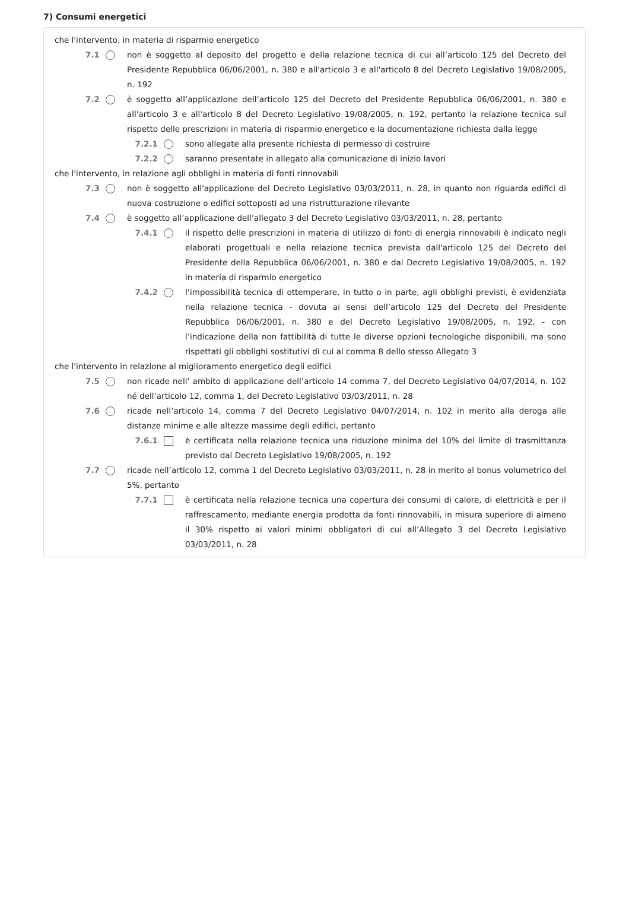7) Consumi energetici
che l'intervento, in materia di risparmio energetico
7.1 non è soggetto al deposito del progetto e della relazione tecnica di cui all’articolo 125 del Decreto del Presidente Repubblica 06/06/2001, n. 380 e all'articolo 3 e all'articolo 8 del Decreto Legislativo 19/08/2005, n. 192
7.2 è soggetto all’applicazione dell’articolo 125 del Decreto del Presidente Repubblica 06/06/2001, n. 380 e all'articolo 3 e all'articolo 8 del Decreto Legislativo 19/08/2005, n. 192, pertanto la relazione tecnica sul rispetto delle prescrizioni in materia di risparmio energetico e la documentazione richiesta dalla legge
7.2.1 sono allegate alla presente richiesta di permesso di costruire
7.2.2 saranno presentate in allegato alla comunicazione di inizio lavori
che l'intervento, in relazione agli obblighi in materia di fonti rinnovabili
7.3 non è soggetto all'applicazione del Decreto Legislativo 03/03/2011, n. 28, in quanto non riguarda edifici di nuova costruzione o edifici sottoposti ad una ristrutturazione rilevante
7.4 è soggetto all’applicazione dell’allegato 3 del Decreto Legislativo 03/03/2011, n. 28, pertanto
7.4.1 il rispetto delle prescrizioni in materia di utilizzo di fonti di energia rinnovabili è indicato negli elaborati progettuali e nella relazione tecnica prevista dall'articolo 125 del Decreto del Presidente della Repubblica 06/06/2001, n. 380 e dal Decreto Legislativo 19/08/2005, n. 192 in materia di risparmio energetico
7.4.2 l’impossibilità tecnica di ottemperare, in tutto o in parte, agli obblighi previsti, è evidenziata nella relazione tecnica - dovuta ai sensi dell’articolo 125 del Decreto del Presidente Repubblica 06/06/2001, n. 380 e del Decreto Legislativo 19/08/2005, n. 192, - con l’indicazione della non fattibilità di tutte le diverse opzioni tecnologiche disponibili, ma sono rispettati gli obblighi sostitutivi di cui al comma 8 dello stesso Allegato 3
che l'intervento in relazione al miglioramento energetico degli edifici
7.5 non ricade nell’ ambito di applicazione dell’articolo 14 comma 7, del Decreto Legislativo 04/07/2014, n. 102 né dell’articolo 12, comma 1, del Decreto Legislativo 03/03/2011, n. 28
7.6 ricade nell’articolo 14, comma 7 del Decreto Legislativo 04/07/2014, n. 102 in merito alla deroga alle distanze minime e alle altezze massime degli edifici, pertanto
7.6.1 è certificata nella relazione tecnica una riduzione minima del 10% del limite di trasmittanza previsto dal Decreto Legislativo 19/08/2005, n. 192
7.7 ricade nell’articolo 12, comma 1 del Decreto Legislativo 03/03/2011, n. 28 in merito al bonus volumetrico del 5%, pertanto
7.7.1 è certificata nella relazione tecnica una copertura dei consumi di calore, di elettricità e per il raffrescamento, mediante energia prodotta da fonti rinnovabili, in misura superiore di almeno il 30% rispetto ai valori minimi obbligatori di cui all’Allegato 3 del Decreto Legislativo 03/03/2011, n. 28